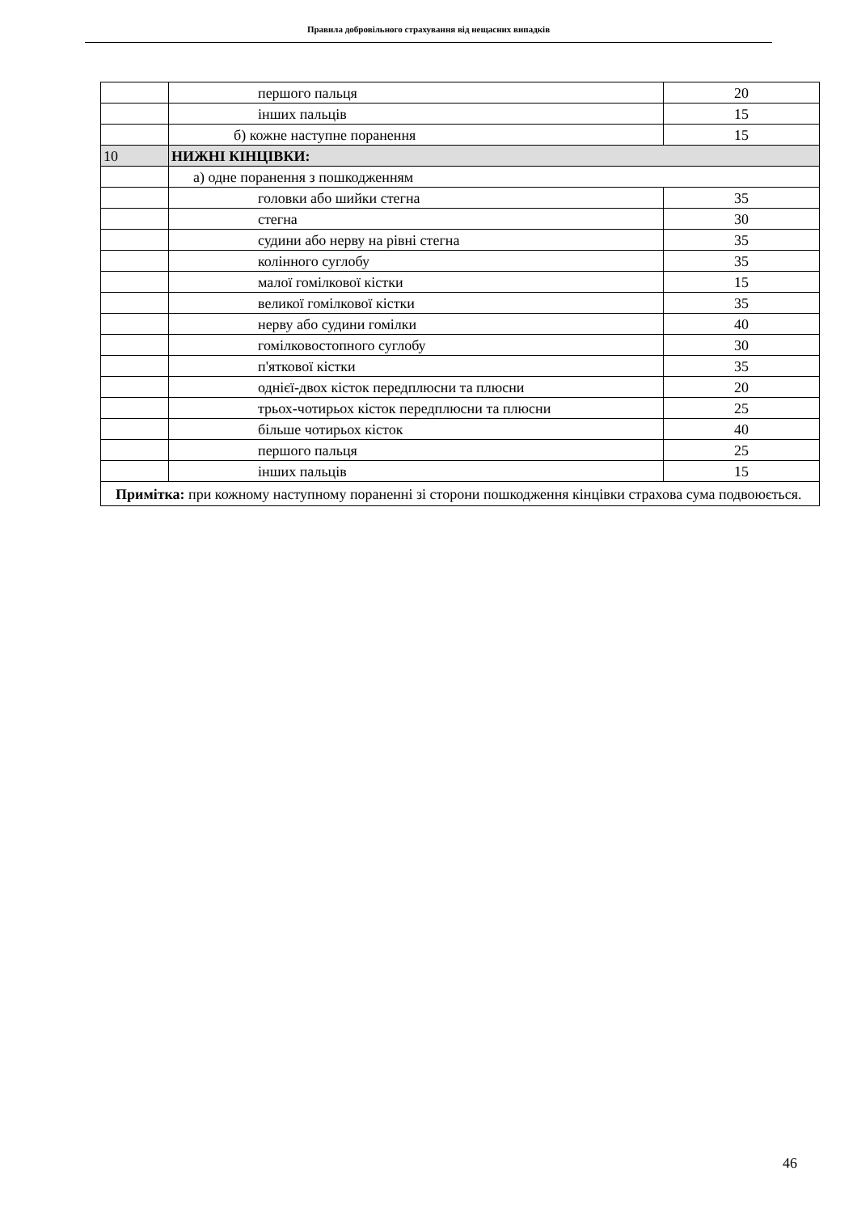Правила добровільного страхування від нещасних випадків
| | першого пальця | 20 |
| | інших пальців | 15 |
| | б) кожне наступне поранення | 15 |
| 10 | НИЖНІ КІНЦІВКИ: | |
| | а) одне поранення з пошкодженням | |
| | головки або шийки стегна | 35 |
| | стегна | 30 |
| | судини або нерву на рівні стегна | 35 |
| | колінного суглобу | 35 |
| | малої гомілкової кістки | 15 |
| | великої гомілкової кістки | 35 |
| | нерву або судини гомілки | 40 |
| | гомілковостопного суглобу | 30 |
| | п'яткової кістки | 35 |
| | однієї-двох кісток передплюсни та плюсни | 20 |
| | трьох-чотирьох кісток передплюсни та плюсни | 25 |
| | більше чотирьох кісток | 40 |
| | першого пальця | 25 |
| | інших пальців | 15 |
| Примітка: при кожному наступному пораненні зі сторони пошкодження кінцівки страхова сума подвоюється. | | |
46